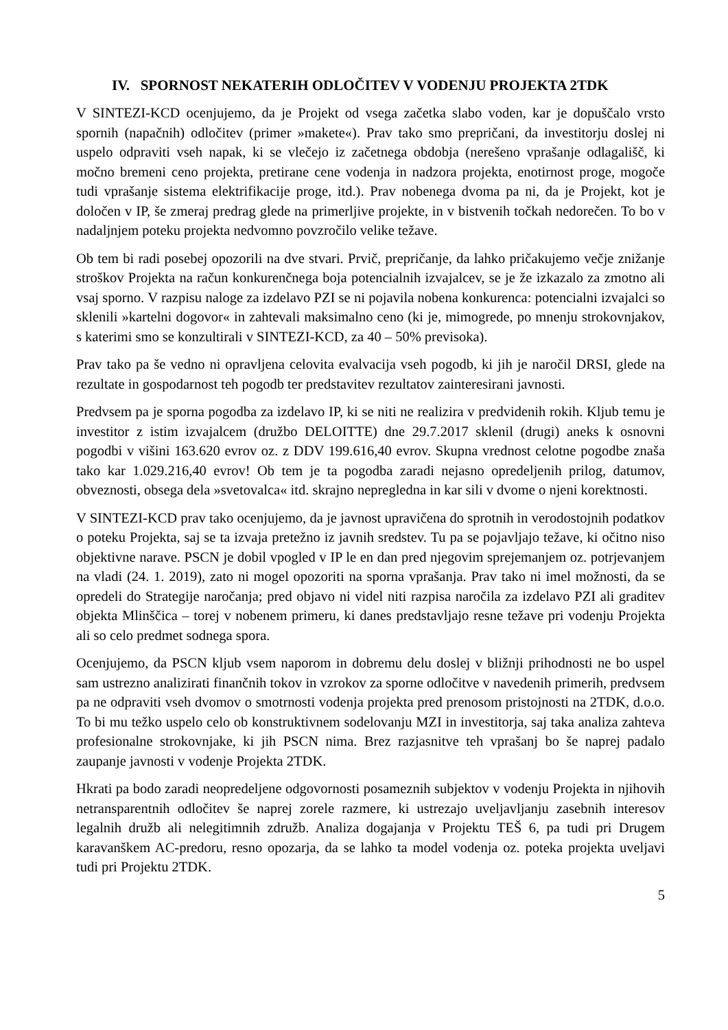IV. SPORNOST NEKATERIH ODLOČITEV V VODENJU PROJEKTA 2TDK
V SINTEZI-KCD ocenjujemo, da je Projekt od vsega začetka slabo voden, kar je dopuščalo vrsto spornih (napačnih) odločitev (primer »makete«). Prav tako smo prepričani, da investitorju doslej ni uspelo odpraviti vseh napak, ki se vlečejo iz začetnega obdobja (nerešeno vprašanje odlagališč, ki močno bremeni ceno projekta, pretirane cene vodenja in nadzora projekta, enotirnost proge, mogoče tudi vprašanje sistema elektrifikacije proge, itd.). Prav nobenega dvoma pa ni, da je Projekt, kot je določen v IP, še zmeraj predrag glede na primerljive projekte, in v bistvenih točkah nedorečen. To bo v nadaljnjem poteku projekta nedvomno povzročilo velike težave.
Ob tem bi radi posebej opozorili na dve stvari. Prvič, prepričanje, da lahko pričakujemo večje znižanje stroškov Projekta na račun konkurenčnega boja potencialnih izvajalcev, se je že izkazalo za zmotno ali vsaj sporno. V razpisu naloge za izdelavo PZI se ni pojavila nobena konkurenca: potencialni izvajalci so sklenili »kartelni dogovor« in zahtevali maksimalno ceno (ki je, mimogrede, po mnenju strokovnjakov, s katerimi smo se konzultirali v SINTEZI-KCD, za 40 – 50% previsoka).
Prav tako pa še vedno ni opravljena celovita evalvacija vseh pogodb, ki jih je naročil DRSI, glede na rezultate in gospodarnost teh pogodb ter predstavitev rezultatov zainteresirani javnosti.
Predvsem pa je sporna pogodba za izdelavo IP, ki se niti ne realizira v predvidenih rokih. Kljub temu je investitor z istim izvajalcem (družbo DELOITTE) dne 29.7.2017 sklenil (drugi) aneks k osnovni pogodbi v višini 163.620 evrov oz. z DDV 199.616,40 evrov. Skupna vrednost celotne pogodbe znaša tako kar 1.029.216,40 evrov! Ob tem je ta pogodba zaradi nejasno opredeljenih prilog, datumov, obveznosti, obsega dela »svetovalca« itd. skrajno nepregledna in kar sili v dvome o njeni korektnosti.
V SINTEZI-KCD prav tako ocenjujemo, da je javnost upravičena do sprotnih in verodostojnih podatkov o poteku Projekta, saj se ta izvaja pretežno iz javnih sredstev. Tu pa se pojavljajo težave, ki očitno niso objektivne narave. PSCN je dobil vpogled v IP le en dan pred njegovim sprejemanjem oz. potrjevanjem na vladi (24. 1. 2019), zato ni mogel opozoriti na sporna vprašanja. Prav tako ni imel možnosti, da se opredeli do Strategije naročanja; pred objavo ni videl niti razpisa naročila za izdelavo PZI ali graditev objekta Mlinščica – torej v nobenem primeru, ki danes predstavljajo resne težave pri vodenju Projekta ali so celo predmet sodnega spora.
Ocenjujemo, da PSCN kljub vsem naporom in dobremu delu doslej v bližnji prihodnosti ne bo uspel sam ustrezno analizirati finančnih tokov in vzrokov za sporne odločitve v navedenih primerih, predvsem pa ne odpraviti vseh dvomov o smotrnosti vodenja projekta pred prenosom pristojnosti na 2TDK, d.o.o. To bi mu težko uspelo celo ob konstruktivnem sodelovanju MZI in investitorja, saj taka analiza zahteva profesionalne strokovnjake, ki jih PSCN nima. Brez razjasnitve teh vprašanj bo še naprej padalo zaupanje javnosti v vodenje Projekta 2TDK.
Hkrati pa bodo zaradi neopredeljene odgovornosti posameznih subjektov v vodenju Projekta in njihovih netransparentnih odločitev še naprej zorele razmere, ki ustrezajo uveljavljanju zasebnih interesov legalnih družb ali nelegitimnih združb. Analiza dogajanja v Projektu TEŠ 6, pa tudi pri Drugem karavanškem AC-predoru, resno opozarja, da se lahko ta model vodenja oz. poteka projekta uveljavi tudi pri Projektu 2TDK.
5